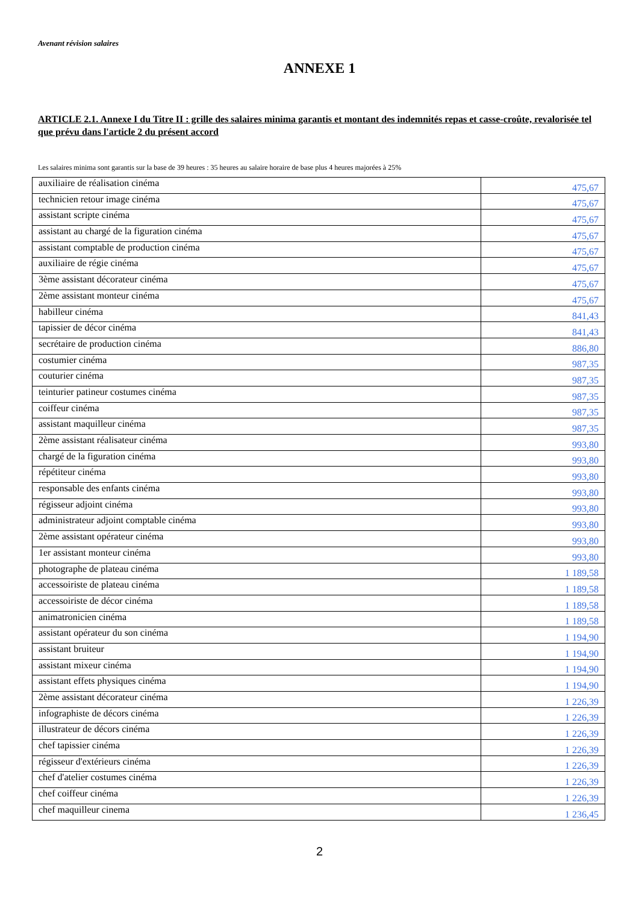Avenant révision salaires
ANNEXE 1
ARTICLE 2.1. Annexe I du Titre II : grille des salaires minima garantis et montant des indemnités repas et casse-croûte, revalorisée tel que prévu dans l'article 2 du présent accord
Les salaires minima sont garantis sur la base de 39 heures : 35 heures au salaire horaire de base plus 4 heures majorées à 25%
| auxiliaire de réalisation cinéma | 475,67 |
| technicien retour image cinéma | 475,67 |
| assistant scripte cinéma | 475,67 |
| assistant au chargé de la figuration cinéma | 475,67 |
| assistant comptable de production cinéma | 475,67 |
| auxiliaire de régie cinéma | 475,67 |
| 3ème assistant décorateur cinéma | 475,67 |
| 2ème assistant monteur cinéma | 475,67 |
| habilleur cinéma | 841,43 |
| tapissier de décor cinéma | 841,43 |
| secrétaire de production cinéma | 886,80 |
| costumier cinéma | 987,35 |
| couturier cinéma | 987,35 |
| teinturier patineur costumes cinéma | 987,35 |
| coiffeur cinéma | 987,35 |
| assistant maquilleur cinéma | 987,35 |
| 2ème assistant réalisateur cinéma | 993,80 |
| chargé de la figuration cinéma | 993,80 |
| répétiteur cinéma | 993,80 |
| responsable des enfants cinéma | 993,80 |
| régisseur adjoint cinéma | 993,80 |
| administrateur adjoint comptable cinéma | 993,80 |
| 2ème assistant opérateur cinéma | 993,80 |
| 1er assistant monteur cinéma | 993,80 |
| photographe de plateau cinéma | 1 189,58 |
| accessoiriste de plateau cinéma | 1 189,58 |
| accessoiriste de décor cinéma | 1 189,58 |
| animatronicien cinéma | 1 189,58 |
| assistant opérateur du son cinéma | 1 194,90 |
| assistant bruiteur | 1 194,90 |
| assistant mixeur cinéma | 1 194,90 |
| assistant effets physiques cinéma | 1 194,90 |
| 2ème assistant décorateur cinéma | 1 226,39 |
| infographiste de décors cinéma | 1 226,39 |
| illustrateur de décors cinéma | 1 226,39 |
| chef tapissier cinéma | 1 226,39 |
| régisseur d'extérieurs cinéma | 1 226,39 |
| chef d'atelier costumes cinéma | 1 226,39 |
| chef coiffeur cinéma | 1 226,39 |
| chef maquilleur cinema | 1 236,45 |
2